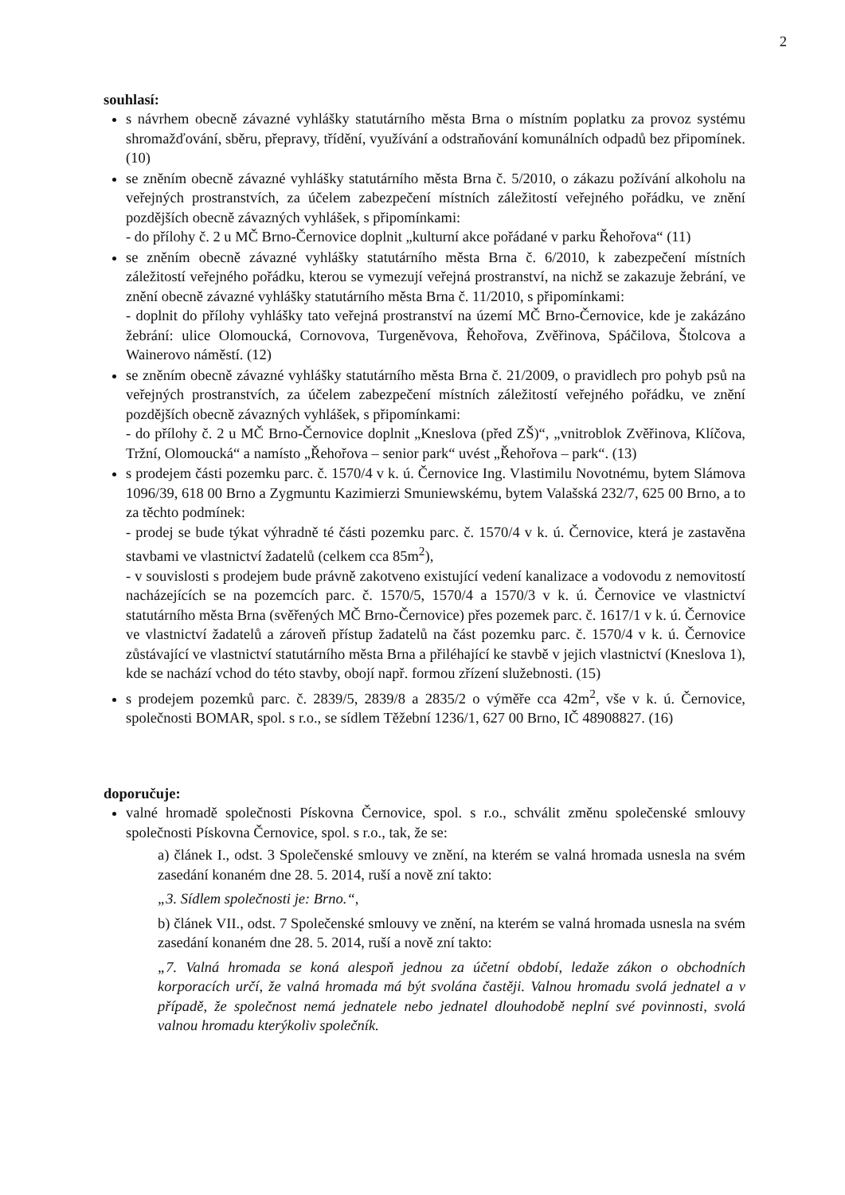2
souhlasí:
s návrhem obecně závazné vyhlášky statutárního města Brna o místním poplatku za provoz systému shromažďování, sběru, přepravy, třídění, využívání a odstraňování komunálních odpadů bez připomínek. (10)
se zněním obecně závazné vyhlášky statutárního města Brna č. 5/2010, o zákazu požívání alkoholu na veřejných prostranstvích, za účelem zabezpečení místních záležitostí veřejného pořádku, ve znění pozdějších obecně závazných vyhlášek, s připomínkami:
- do přílohy č. 2 u MČ Brno-Černovice doplnit „kulturní akce pořádané v parku Řehořova“ (11)
se zněním obecně závazné vyhlášky statutárního města Brna č. 6/2010, k zabezpečení místních záležitostí veřejného pořádku, kterou se vymezují veřejná prostranství, na nichž se zakazuje žebrání, ve znění obecně závazné vyhlášky statutárního města Brna č. 11/2010, s připomínkami:
- doplnit do přílohy vyhlášky tato veřejná prostranství na území MČ Brno-Černovice, kde je zakázáno žebrání: ulice Olomoucká, Cornovova, Turgeněvova, Řehořova, Zvěřinova, Spáčilova, Štolcova a Wainerovo náměstí. (12)
se zněním obecně závazné vyhlášky statutárního města Brna č. 21/2009, o pravidlech pro pohyb psů na veřejných prostranstvích, za účelem zabezpečení místních záležitostí veřejného pořádku, ve znění pozdějších obecně závazných vyhlášek, s připomínkami:
- do přílohy č. 2 u MČ Brno-Černovice doplnit „Kneslova (před ZŠ)“, „vnitroblok Zvěřinova, Klíčova, Tržní, Olomoucká“ a namísto „Řehořova – senior park“ uvést „Řehořova – park“. (13)
s prodejem části pozemku parc. č. 1570/4 v k. ú. Černovice Ing. Vlastimilu Novotnému, bytem Slámova 1096/39, 618 00 Brno a Zygmuntu Kazimierzi Smuniewskému, bytem Valašská 232/7, 625 00 Brno, a to za těchto podmínek:
- prodej se bude týkat výhradně té části pozemku parc. č. 1570/4 v k. ú. Černovice, která je zastavěna stavbami ve vlastnictví žadatelů (celkem cca 85m<sup>2</sup>),
- v souvislosti s prodejem bude právně zakotveno existující vedení kanalizace a vodovodu z nemovitostí nacházejících se na pozemcích parc. č. 1570/5, 1570/4 a 1570/3 v k. ú. Černovice ve vlastnictví statutárního města Brna (svěřených MČ Brno-Černovice) přes pozemek parc. č. 1617/1 v k. ú. Černovice ve vlastnictví žadatelů a zároveň přístup žadatelů na část pozemku parc. č. 1570/4 v k. ú. Černovice zůstávající ve vlastnictví statutárního města Brna a přiléhající ke stavbě v jejich vlastnictví (Kneslova 1), kde se nachází vchod do této stavby, obojí např. formou zřízení služebnosti. (15)
s prodejem pozemků parc. č. 2839/5, 2839/8 a 2835/2 o výměře cca 42m<sup>2</sup>, vše v k. ú. Černovice, společnosti BOMAR, spol. s r.o., se sídlem Těžební 1236/1, 627 00 Brno, IČ 48908827. (16)
doporučuje:
valné hromadě společnosti Pískovna Černovice, spol. s r.o., schválit změnu společenské smlouvy společnosti Pískovna Černovice, spol. s r.o., tak, že se:
a) článek I., odst. 3 Společenské smlouvy ve znění, na kterém se valná hromada usnesla na svém zasedání konaném dne 28. 5. 2014, ruší a nově zní takto:
„3. Sídlem společnosti je: Brno.“,
b) článek VII., odst. 7 Společenské smlouvy ve znění, na kterém se valná hromada usnesla na svém zasedání konaném dne 28. 5. 2014, ruší a nově zní takto:
„7. Valná hromada se koná alespoň jednou za účetní období, ledaže zákon o obchodních korporacích určí, že valná hromada má být svolána častěji. Valnou hromadu svolá jednatel a v případě, že společnost nemá jednatele nebo jednatel dlouhodobě neplní své povinnosti, svolá valnou hromadu kterýkoliv společník.